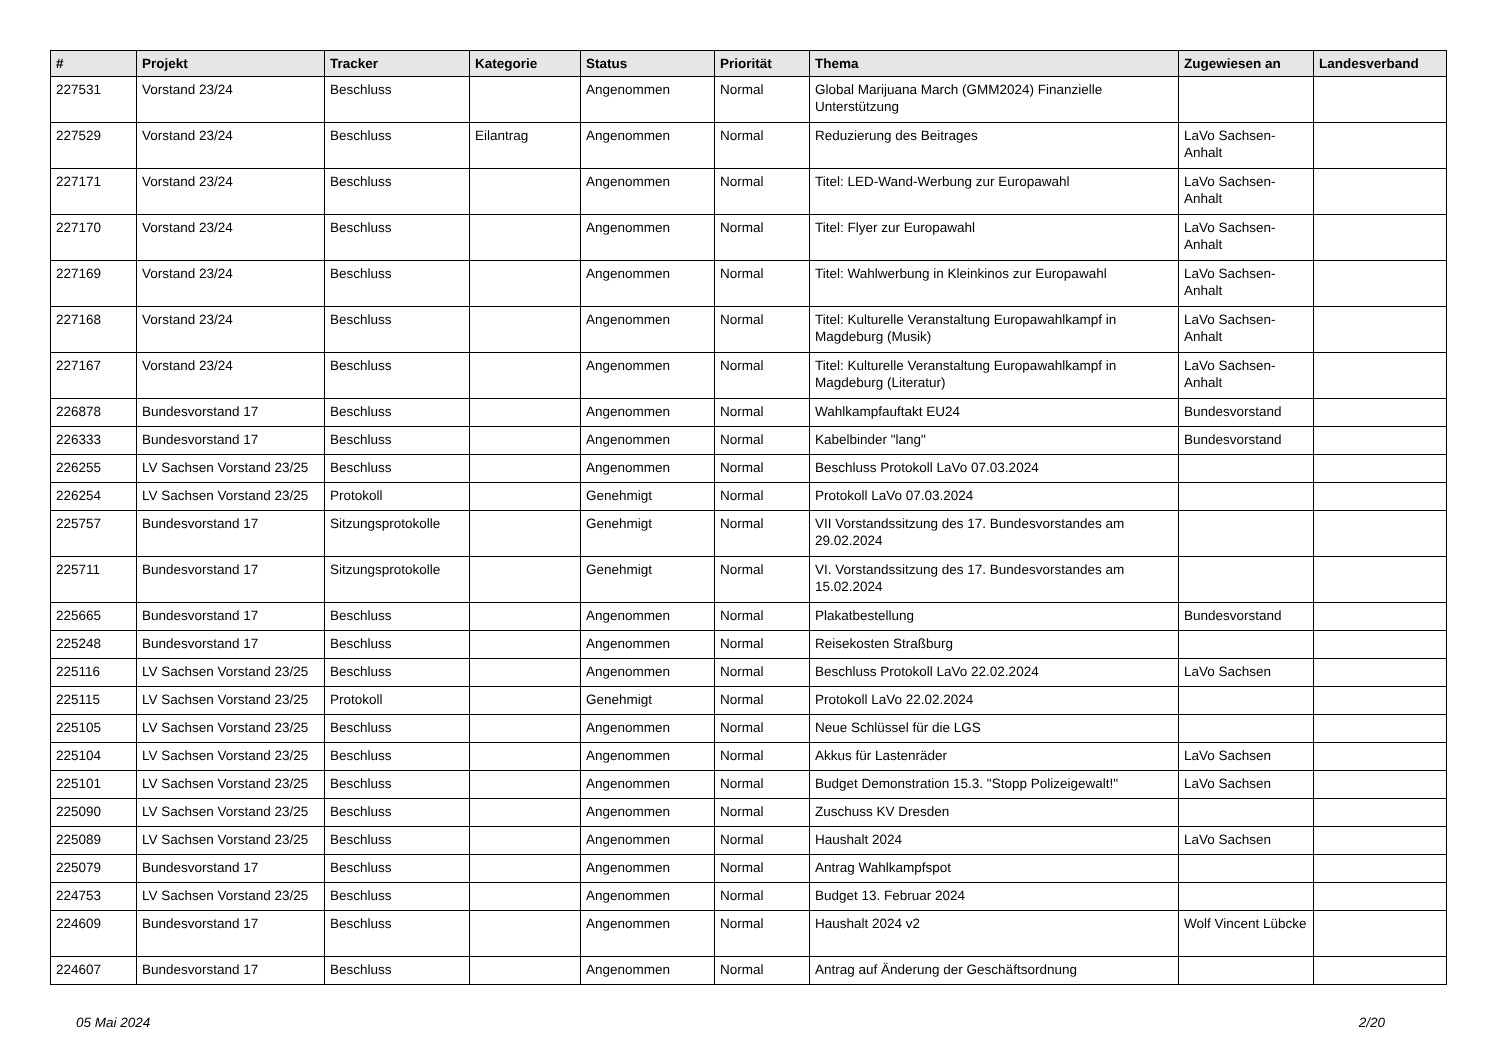| # | Projekt | Tracker | Kategorie | Status | Priorität | Thema | Zugewiesen an | Landesverband |
| --- | --- | --- | --- | --- | --- | --- | --- | --- |
| 227531 | Vorstand 23/24 | Beschluss | | Angenommen | Normal | Global Marijuana March (GMM2024) Finanzielle Unterstützung | | |
| 227529 | Vorstand 23/24 | Beschluss | Eilantrag | Angenommen | Normal | Reduzierung des Beitrages | LaVo Sachsen-Anhalt | |
| 227171 | Vorstand 23/24 | Beschluss | | Angenommen | Normal | Titel: LED-Wand-Werbung zur Europawahl | LaVo Sachsen-Anhalt | |
| 227170 | Vorstand 23/24 | Beschluss | | Angenommen | Normal | Titel: Flyer zur Europawahl | LaVo Sachsen-Anhalt | |
| 227169 | Vorstand 23/24 | Beschluss | | Angenommen | Normal | Titel: Wahlwerbung in Kleinkinos zur Europawahl | LaVo Sachsen-Anhalt | |
| 227168 | Vorstand 23/24 | Beschluss | | Angenommen | Normal | Titel: Kulturelle Veranstaltung Europawahlkampf in Magdeburg (Musik) | LaVo Sachsen-Anhalt | |
| 227167 | Vorstand 23/24 | Beschluss | | Angenommen | Normal | Titel: Kulturelle Veranstaltung Europawahlkampf in Magdeburg (Literatur) | LaVo Sachsen-Anhalt | |
| 226878 | Bundesvorstand 17 | Beschluss | | Angenommen | Normal | Wahlkampfauftakt EU24 | Bundesvorstand | |
| 226333 | Bundesvorstand 17 | Beschluss | | Angenommen | Normal | Kabelbinder "lang" | Bundesvorstand | |
| 226255 | LV Sachsen Vorstand 23/25 | Beschluss | | Angenommen | Normal | Beschluss Protokoll LaVo 07.03.2024 | | |
| 226254 | LV Sachsen Vorstand 23/25 | Protokoll | | Genehmigt | Normal | Protokoll LaVo 07.03.2024 | | |
| 225757 | Bundesvorstand 17 | Sitzungsprotokolle | | Genehmigt | Normal | VII Vorstandssitzung des 17. Bundesvorstandes am 29.02.2024 | | |
| 225711 | Bundesvorstand 17 | Sitzungsprotokolle | | Genehmigt | Normal | VI. Vorstandssitzung des 17. Bundesvorstandes am 15.02.2024 | | |
| 225665 | Bundesvorstand 17 | Beschluss | | Angenommen | Normal | Plakatbestellung | Bundesvorstand | |
| 225248 | Bundesvorstand 17 | Beschluss | | Angenommen | Normal | Reisekosten Straßburg | | |
| 225116 | LV Sachsen Vorstand 23/25 | Beschluss | | Angenommen | Normal | Beschluss Protokoll LaVo 22.02.2024 | LaVo Sachsen | |
| 225115 | LV Sachsen Vorstand 23/25 | Protokoll | | Genehmigt | Normal | Protokoll LaVo 22.02.2024 | | |
| 225105 | LV Sachsen Vorstand 23/25 | Beschluss | | Angenommen | Normal | Neue Schlüssel für die LGS | | |
| 225104 | LV Sachsen Vorstand 23/25 | Beschluss | | Angenommen | Normal | Akkus für Lastenräder | LaVo Sachsen | |
| 225101 | LV Sachsen Vorstand 23/25 | Beschluss | | Angenommen | Normal | Budget Demonstration 15.3. "Stopp Polizeigewalt!" | LaVo Sachsen | |
| 225090 | LV Sachsen Vorstand 23/25 | Beschluss | | Angenommen | Normal | Zuschuss KV Dresden | | |
| 225089 | LV Sachsen Vorstand 23/25 | Beschluss | | Angenommen | Normal | Haushalt 2024 | LaVo Sachsen | |
| 225079 | Bundesvorstand 17 | Beschluss | | Angenommen | Normal | Antrag Wahlkampfspot | | |
| 224753 | LV Sachsen Vorstand 23/25 | Beschluss | | Angenommen | Normal | Budget 13. Februar 2024 | | |
| 224609 | Bundesvorstand 17 | Beschluss | | Angenommen | Normal | Haushalt 2024 v2 | Wolf Vincent Lübcke | |
| 224607 | Bundesvorstand 17 | Beschluss | | Angenommen | Normal | Antrag auf Änderung der Geschäftsordnung | | |
05 Mai 2024 2/20